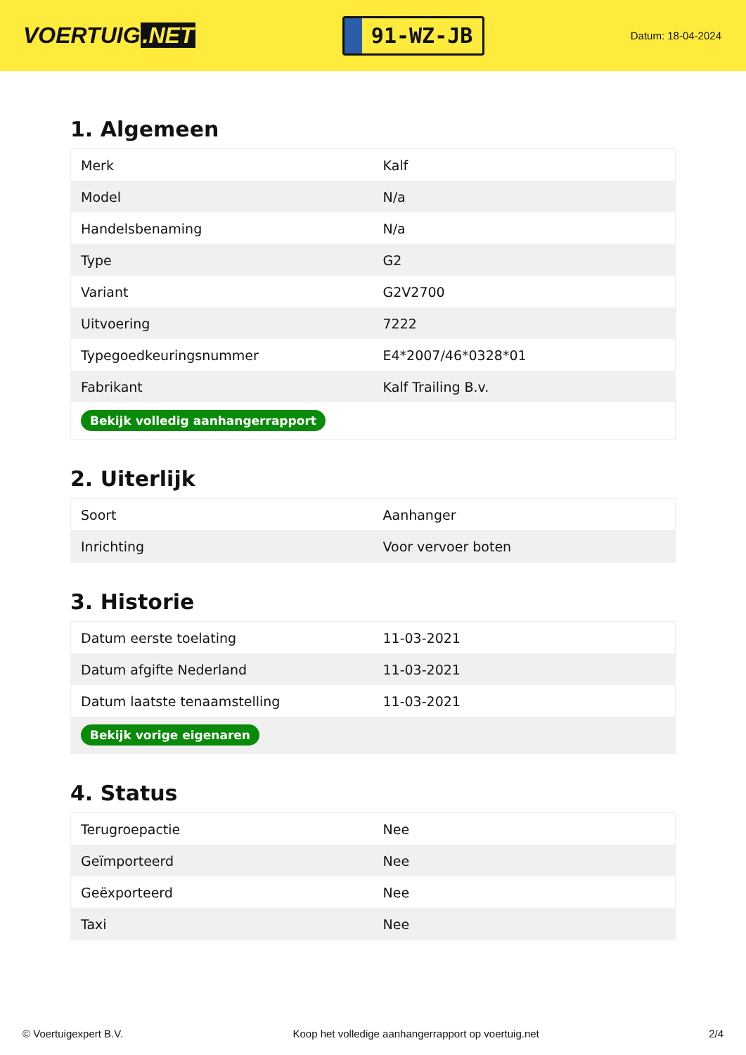VOERTUIG.NET
91-WZ-JB
Datum: 18-04-2024
1. Algemeen
| Merk | Kalf |
| Model | N/a |
| Handelsbenaming | N/a |
| Type | G2 |
| Variant | G2V2700 |
| Uitvoering | 7222 |
| Typegoedkeuringsnummer | E4*2007/46*0328*01 |
| Fabrikant | Kalf Trailing B.v. |
| Bekijk volledig aanhangerrapport | |
2. Uiterlijk
| Soort | Aanhanger |
| Inrichting | Voor vervoer boten |
3. Historie
| Datum eerste toelating | 11-03-2021 |
| Datum afgifte Nederland | 11-03-2021 |
| Datum laatste tenaamstelling | 11-03-2021 |
| Bekijk vorige eigenaren | |
4. Status
| Terugroepactie | Nee |
| Geïmporteerd | Nee |
| Geëxporteerd | Nee |
| Taxi | Nee |
© Voertuigexpert B.V. Koop het volledige aanhangerrapport op voertuig.net 2/4